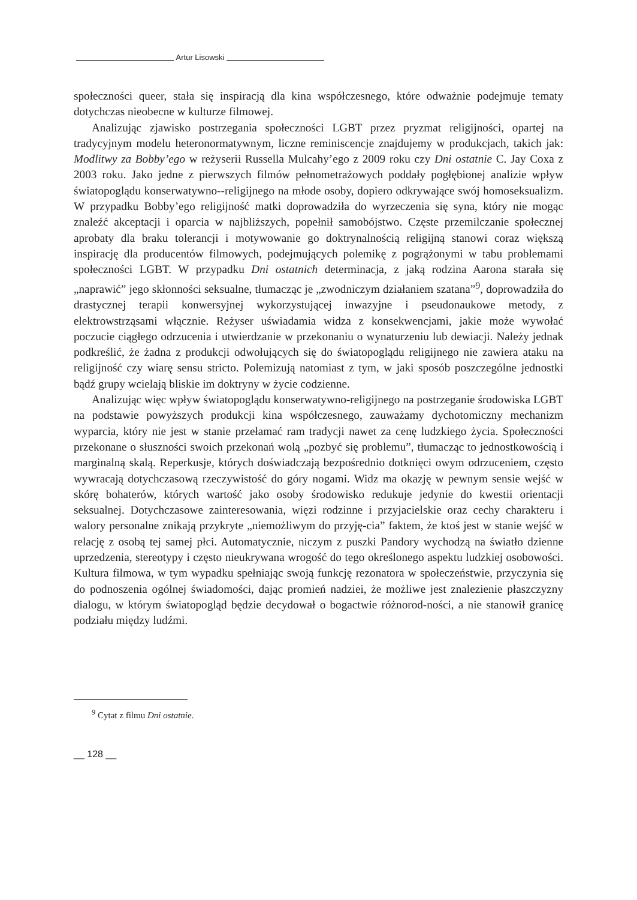Artur Lisowski
społeczności queer, stała się inspiracją dla kina współczesnego, które odważnie podejmuje tematy dotychczas nieobecne w kulturze filmowej.
Analizując zjawisko postrzegania społeczności LGBT przez pryzmat religijności, opartej na tradycyjnym modelu heteronormatywnym, liczne reminiscencje znajdujemy w produkcjach, takich jak: Modlitwy za Bobby’ego w reżyserii Russella Mulcahy’ego z 2009 roku czy Dni ostatnie C. Jay Coxa z 2003 roku. Jako jedne z pierwszych filmów pełnometrażowych poddały pogłębionej analizie wpływ światopoglądu konserwatywno--religijnego na młode osoby, dopiero odkrywające swój homoseksualizm. W przypadku Bobby’ego religijność matki doprowadziła do wyrzeczenia się syna, który nie mogąc znaleźć akceptacji i oparcia w najbliższych, popełnił samobójstwo. Częste przemilczanie społecznej aprobaty dla braku tolerancji i motywowanie go doktrynalnością religijną stanowi coraz większą inspirację dla producentów filmowych, podejmujących polemikę z pogrążonymi w tabu problemami społeczności LGBT. W przypadku Dni ostatnich determinacja, z jaką rodzina Aarona starała się „naprawić” jego skłonności seksualne, tłumacząc je „zwodniczym działaniem szatana”<sup>9</sup>, doprowadziła do drastycznej terapii konwersyjnej wykorzystującej inwazyjne i pseudonaukowe metody, z elektrowstrząsami włącznie. Reżyser uświadamia widza z konsekwencjami, jakie może wywołać poczucie ciągłego odrzucenia i utwierdzanie w przekonaniu o wynaturzeniu lub dewiacji. Należy jednak podkreślić, że żadna z produkcji odwołujących się do światopoglądu religijnego nie zawiera ataku na religijność czy wiarę sensu stricto. Polemizują natomiast z tym, w jaki sposób poszczególne jednostki bądź grupy wcielają bliskie im doktryny w życie codzienne.
Analizując więc wpływ światopoglądu konserwatywno-religijnego na postrzeganie środowiska LGBT na podstawie powyższych produkcji kina współczesnego, zauważamy dychotomiczny mechanizm wyparcia, który nie jest w stanie przełamać ram tradycji nawet za cenę ludzkiego życia. Społeczności przekonane o słuszności swoich przekonań wolą „pozbyć się problemu”, tłumacząc to jednostkowością i marginalną skalą. Reperkusje, których doświadczają bezpośrednio dotknięci owym odrzuceniem, często wywracają dotychczasową rzeczywistość do góry nogami. Widz ma okazję w pewnym sensie wejść w skórę bohaterów, których wartość jako osoby środowisko redukuje jedynie do kwestii orientacji seksualnej. Dotychczasowe zainteresowania, więzi rodzinne i przyjacielskie oraz cechy charakteru i walory personalne znikają przykryte „niemożliwym do przyję-cia” faktem, że ktoś jest w stanie wejść w relację z osobą tej samej płci. Automatycznie, niczym z puszki Pandory wychodzą na światło dzienne uprzedzenia, stereotypy i często nieukrywana wrogość do tego określonego aspektu ludzkiej osobowości. Kultura filmowa, w tym wypadku spełniając swoją funkcję rezonatora w społeczeństwie, przyczynia się do podnoszenia ogólnej świadomości, dając promień nadziei, że możliwe jest znalezienie płaszczyzny dialogu, w którym światopogląd będzie decydował o bogactwie różnorod-ności, a nie stanowił granicę podziału między ludźmi.
<sup>9</sup> Cytat z filmu Dni ostatnie.
__ 128 __